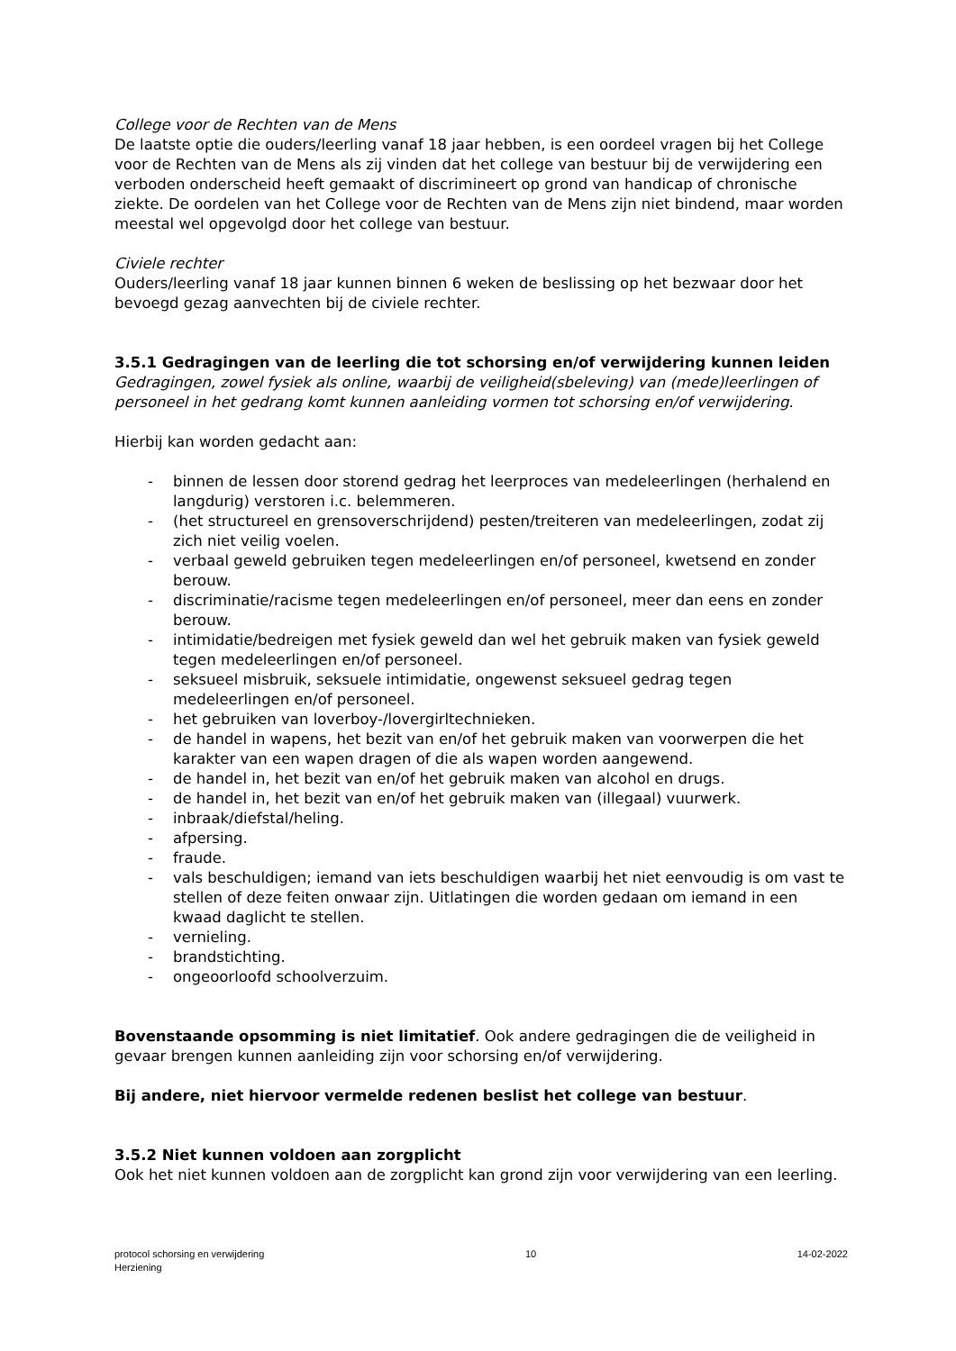College voor de Rechten van de Mens
De laatste optie die ouders/leerling vanaf 18 jaar hebben, is een oordeel vragen bij het College voor de Rechten van de Mens als zij vinden dat het college van bestuur bij de verwijdering een verboden onderscheid heeft gemaakt of discrimineert op grond van handicap of chronische ziekte. De oordelen van het College voor de Rechten van de Mens zijn niet bindend, maar worden meestal wel opgevolgd door het college van bestuur.
Civiele rechter
Ouders/leerling vanaf 18 jaar kunnen binnen 6 weken de beslissing op het bezwaar door het bevoegd gezag aanvechten bij de civiele rechter.
3.5.1 Gedragingen van de leerling die tot schorsing en/of verwijdering kunnen leiden
Gedragingen, zowel fysiek als online, waarbij de veiligheid(sbeleving) van (mede)leerlingen of personeel in het gedrang komt kunnen aanleiding vormen tot schorsing en/of verwijdering.
Hierbij kan worden gedacht aan:
- binnen de lessen door storend gedrag het leerproces van medeleerlingen (herhalend en langdurig) verstoren i.c. belemmeren.
- (het structureel en grensoverschrijdend) pesten/treiteren van medeleerlingen, zodat zij zich niet veilig voelen.
- verbaal geweld gebruiken tegen medeleerlingen en/of personeel, kwetsend en zonder berouw.
- discriminatie/racisme tegen medeleerlingen en/of personeel, meer dan eens en zonder berouw.
- intimidatie/bedreigen met fysiek geweld dan wel het gebruik maken van fysiek geweld tegen medeleerlingen en/of personeel.
- seksueel misbruik, seksuele intimidatie, ongewenst seksueel gedrag tegen medeleerlingen en/of personeel.
- het gebruiken van loverboy-/lovergirltechnieken.
- de handel in wapens, het bezit van en/of het gebruik maken van voorwerpen die het karakter van een wapen dragen of die als wapen worden aangewend.
- de handel in, het bezit van en/of het gebruik maken van alcohol en drugs.
- de handel in, het bezit van en/of het gebruik maken van (illegaal) vuurwerk.
- inbraak/diefstal/heling.
- afpersing.
- fraude.
- vals beschuldigen; iemand van iets beschuldigen waarbij het niet eenvoudig is om vast te stellen of deze feiten onwaar zijn. Uitlatingen die worden gedaan om iemand in een kwaad daglicht te stellen.
- vernieling.
- brandstichting.
- ongeoorloofd schoolverzuim.
Bovenstaande opsomming is niet limitatief. Ook andere gedragingen die de veiligheid in gevaar brengen kunnen aanleiding zijn voor schorsing en/of verwijdering.
Bij andere, niet hiervoor vermelde redenen beslist het college van bestuur.
3.5.2 Niet kunnen voldoen aan zorgplicht
Ook het niet kunnen voldoen aan de zorgplicht kan grond zijn voor verwijdering van een leerling.
protocol schorsing en verwijdering
Herziening
10 14-02-2022